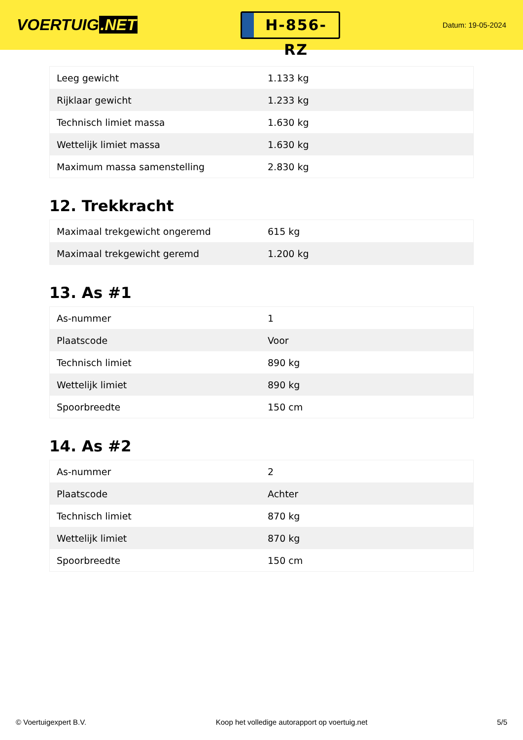VOERTUIG.NET
H-856-RZ
Datum: 19-05-2024
| Leeg gewicht | 1.133 kg |
| Rijklaar gewicht | 1.233 kg |
| Technisch limiet massa | 1.630 kg |
| Wettelijk limiet massa | 1.630 kg |
| Maximum massa samenstelling | 2.830 kg |
12. Trekkracht
| Maximaal trekgewicht ongeremd | 615 kg |
| Maximaal trekgewicht geremd | 1.200 kg |
13. As #1
| As-nummer | 1 |
| Plaatscode | Voor |
| Technisch limiet | 890 kg |
| Wettelijk limiet | 890 kg |
| Spoorbreedte | 150 cm |
14. As #2
| As-nummer | 2 |
| Plaatscode | Achter |
| Technisch limiet | 870 kg |
| Wettelijk limiet | 870 kg |
| Spoorbreedte | 150 cm |
© Voertuigexpert B.V. Koop het volledige autorapport op voertuig.net 5/5